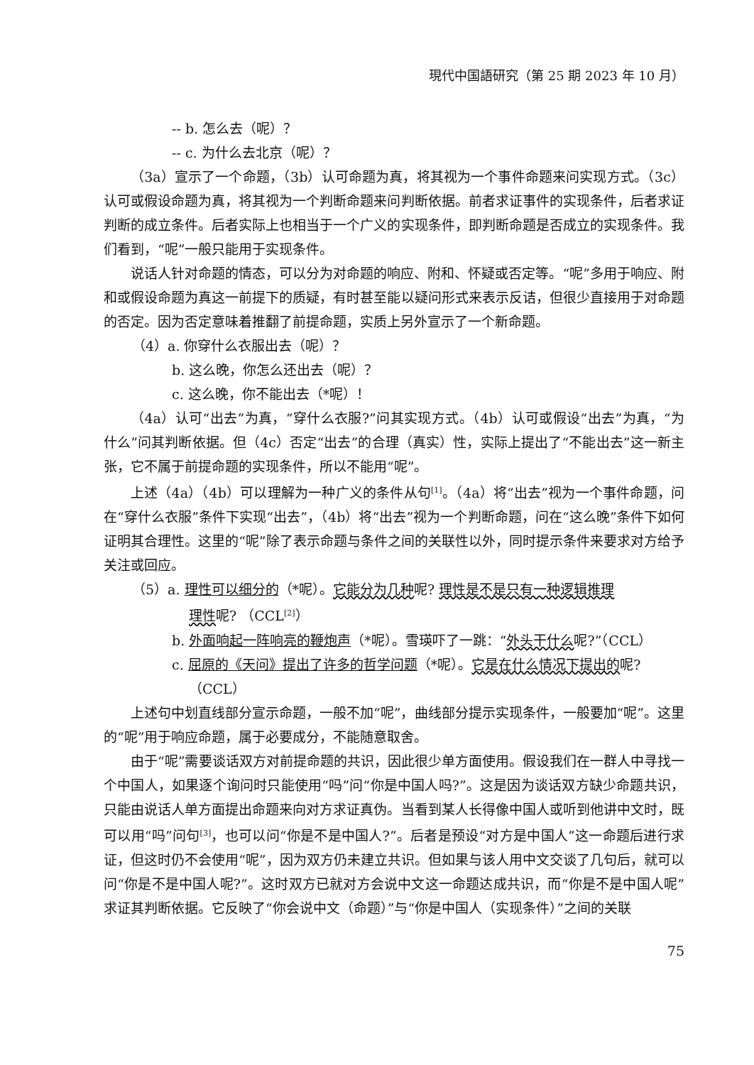現代中国語研究（第 25 期 2023 年 10 月）
-- b. 怎么去（呢）？
-- c. 为什么去北京（呢）？
（3a）宣示了一个命题，（3b）认可命题为真，将其视为一个事件命题来问实现方式。（3c）认可或假设命题为真，将其视为一个判断命题来问判断依据。前者求证事件的实现条件，后者求证判断的成立条件。后者实际上也相当于一个广义的实现条件，即判断命题是否成立的实现条件。我们看到，“呢”一般只能用于实现条件。
说话人针对命题的情态，可以分为对命题的响应、附和、怀疑或否定等。“呢”多用于响应、附和或假设命题为真这一前提下的质疑，有时甚至能以疑问形式来表示反诘，但很少直接用于对命题的否定。因为否定意味着推翻了前提命题，实质上另外宣示了一个新命题。
（4）a. 你穿什么衣服出去（呢）？
b. 这么晚，你怎么还出去（呢）？
c. 这么晚，你不能出去（*呢）！
（4a）认可“出去”为真，“穿什么衣服?”问其实现方式。（4b）认可或假设“出去”为真，“为什么”问其判断依据。但（4c）否定“出去”的合理（真实）性，实际上提出了“不能出去”这一新主张，它不属于前提命题的实现条件，所以不能用“呢”。
上述（4a）（4b）可以理解为一种广义的条件从句<sup>[1]</sup>。（4a）将“出去”视为一个事件命题，问在“穿什么衣服”条件下实现“出去”，（4b）将“出去”视为一个判断命题，问在“这么晚”条件下如何证明其合理性。这里的“呢”除了表示命题与条件之间的关联性以外，同时提示条件来要求对方给予关注或回应。
（5）a. 理性可以细分的（*呢）。它能分为几种呢? 理性是不是只有一种逻辑推理
理性呢? （CCL<sup>[2]</sup>）
b. 外面响起一阵响亮的鞭炮声（*呢）。雪瑛吓了一跳：“外头干什么呢?”（CCL）
c. 屈原的《天问》提出了许多的哲学问题（*呢）。它是在什么情况下提出的呢?
（CCL）
上述句中划直线部分宣示命题，一般不加“呢”，曲线部分提示实现条件，一般要加“呢”。这里的“呢”用于响应命题，属于必要成分，不能随意取舍。
由于“呢”需要谈话双方对前提命题的共识，因此很少单方面使用。假设我们在一群人中寻找一个中国人，如果逐个询问时只能使用“吗”问“你是中国人吗?”。这是因为谈话双方缺少命题共识，只能由说话人单方面提出命题来向对方求证真伪。当看到某人长得像中国人或听到他讲中文时，既可以用“吗”问句<sup>[3]</sup>，也可以问“你是不是中国人?”。后者是预设“对方是中国人”这一命题后进行求证，但这时仍不会使用“呢”，因为双方仍未建立共识。但如果与该人用中文交谈了几句后，就可以问“你是不是中国人呢?”。这时双方已就对方会说中文这一命题达成共识，而“你是不是中国人呢”求证其判断依据。它反映了“你会说中文（命题）”与“你是中国人（实现条件）”之间的关联
75